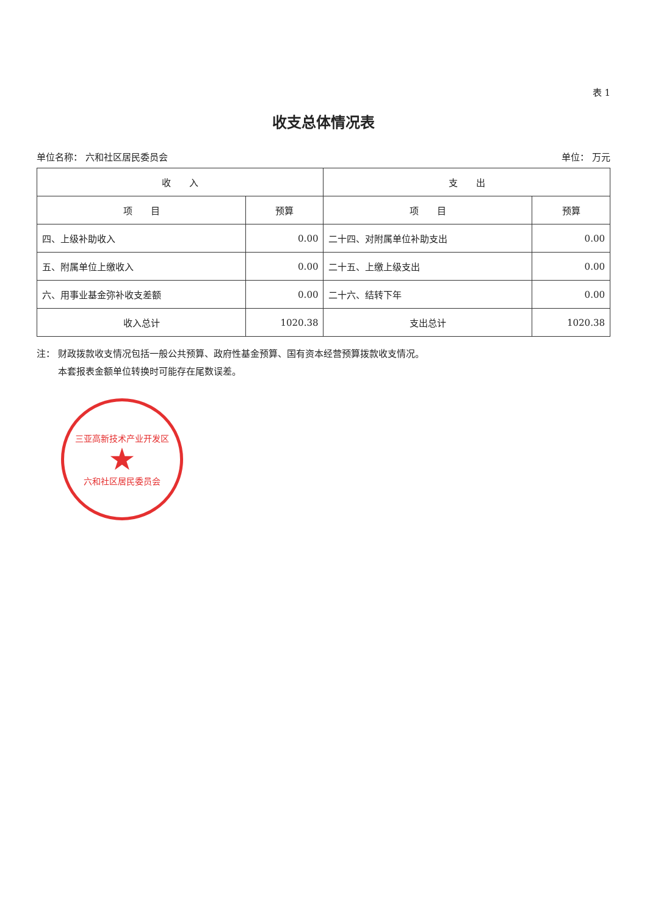表 1
收支总体情况表
单位名称： 六和社区居民委员会 单位： 万元
| 收 入 | | 支 出 | |
| --- | --- | --- | --- |
| 项 目 | 预算 | 项 目 | 预算 |
| 四、上级补助收入 | 0.00 | 二十四、对附属单位补助支出 | 0.00 |
| 五、附属单位上缴收入 | 0.00 | 二十五、上缴上级支出 | 0.00 |
| 六、用事业基金弥补收支差额 | 0.00 | 二十六、结转下年 | 0.00 |
| 收入总计 | 1020.38 | 支出总计 | 1020.38 |
注： 财政拨款收支情况包括一般公共预算、政府性基金预算、国有资本经营预算拨款收支情况。
　　 本套报表金额单位转换时可能存在尾数误差。
三亚高新技术产业开发区
★
六和社区居民委员会